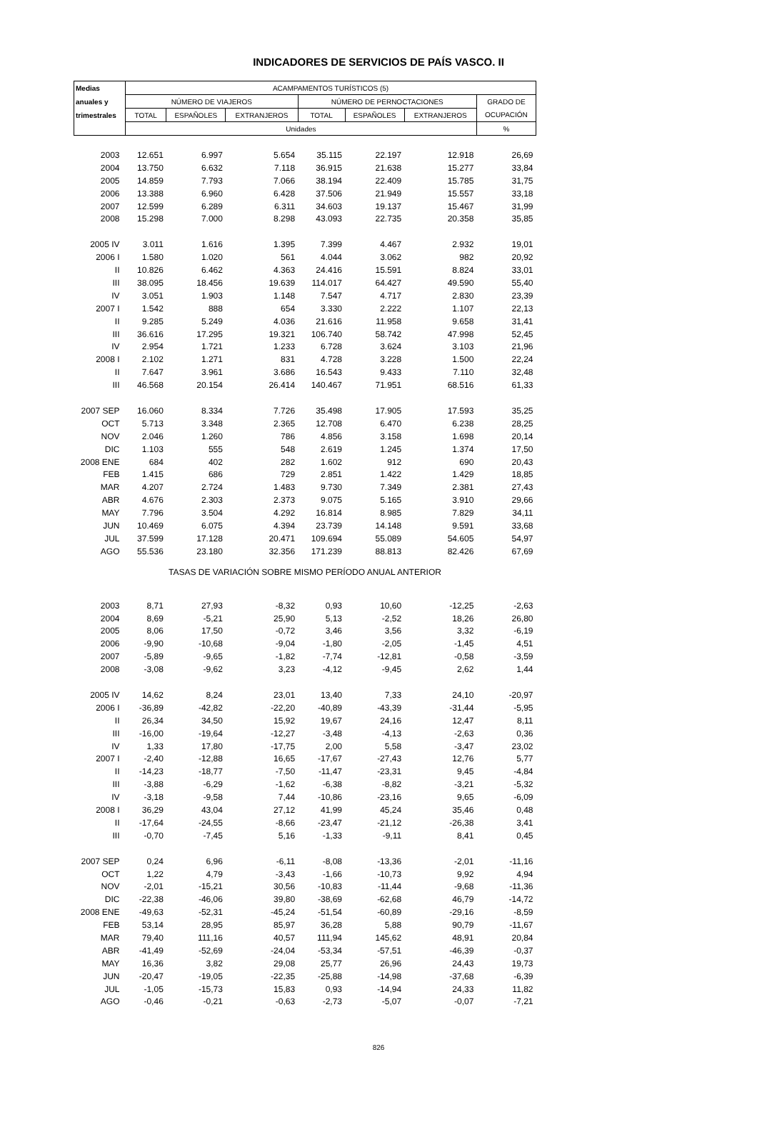INDICADORES DE SERVICIOS DE PAÍS VASCO. II
| Medias | ACAMPAMENTOS TURÍSTICOS (5) | | | | | | |
| --- | --- | --- | --- | --- | --- | --- | --- |
| anuales y | NÚMERO DE VIAJEROS | | | NÚMERO DE PERNOCTACIONES | | | GRADO DE |
| trimestrales | TOTAL | ESPAÑOLES | EXTRANJEROS | TOTAL | ESPAÑOLES | EXTRANJEROS | OCUPACIÓN |
| | Unidades | | | | | | % |
| 2003 | 12.651 | 6.997 | 5.654 | 35.115 | 22.197 | 12.918 | 26,69 |
| 2004 | 13.750 | 6.632 | 7.118 | 36.915 | 21.638 | 15.277 | 33,84 |
| 2005 | 14.859 | 7.793 | 7.066 | 38.194 | 22.409 | 15.785 | 31,75 |
| 2006 | 13.388 | 6.960 | 6.428 | 37.506 | 21.949 | 15.557 | 33,18 |
| 2007 | 12.599 | 6.289 | 6.311 | 34.603 | 19.137 | 15.467 | 31,99 |
| 2008 | 15.298 | 7.000 | 8.298 | 43.093 | 22.735 | 20.358 | 35,85 |
| 2005 IV | 3.011 | 1.616 | 1.395 | 7.399 | 4.467 | 2.932 | 19,01 |
| 2006 I | 1.580 | 1.020 | 561 | 4.044 | 3.062 | 982 | 20,92 |
| II | 10.826 | 6.462 | 4.363 | 24.416 | 15.591 | 8.824 | 33,01 |
| III | 38.095 | 18.456 | 19.639 | 114.017 | 64.427 | 49.590 | 55,40 |
| IV | 3.051 | 1.903 | 1.148 | 7.547 | 4.717 | 2.830 | 23,39 |
| 2007 I | 1.542 | 888 | 654 | 3.330 | 2.222 | 1.107 | 22,13 |
| II | 9.285 | 5.249 | 4.036 | 21.616 | 11.958 | 9.658 | 31,41 |
| III | 36.616 | 17.295 | 19.321 | 106.740 | 58.742 | 47.998 | 52,45 |
| IV | 2.954 | 1.721 | 1.233 | 6.728 | 3.624 | 3.103 | 21,96 |
| 2008 I | 2.102 | 1.271 | 831 | 4.728 | 3.228 | 1.500 | 22,24 |
| II | 7.647 | 3.961 | 3.686 | 16.543 | 9.433 | 7.110 | 32,48 |
| III | 46.568 | 20.154 | 26.414 | 140.467 | 71.951 | 68.516 | 61,33 |
| 2007 SEP | 16.060 | 8.334 | 7.726 | 35.498 | 17.905 | 17.593 | 35,25 |
| OCT | 5.713 | 3.348 | 2.365 | 12.708 | 6.470 | 6.238 | 28,25 |
| NOV | 2.046 | 1.260 | 786 | 4.856 | 3.158 | 1.698 | 20,14 |
| DIC | 1.103 | 555 | 548 | 2.619 | 1.245 | 1.374 | 17,50 |
| 2008 ENE | 684 | 402 | 282 | 1.602 | 912 | 690 | 20,43 |
| FEB | 1.415 | 686 | 729 | 2.851 | 1.422 | 1.429 | 18,85 |
| MAR | 4.207 | 2.724 | 1.483 | 9.730 | 7.349 | 2.381 | 27,43 |
| ABR | 4.676 | 2.303 | 2.373 | 9.075 | 5.165 | 3.910 | 29,66 |
| MAY | 7.796 | 3.504 | 4.292 | 16.814 | 8.985 | 7.829 | 34,11 |
| JUN | 10.469 | 6.075 | 4.394 | 23.739 | 14.148 | 9.591 | 33,68 |
| JUL | 37.599 | 17.128 | 20.471 | 109.694 | 55.089 | 54.605 | 54,97 |
| AGO | 55.536 | 23.180 | 32.356 | 171.239 | 88.813 | 82.426 | 67,69 |
| TASAS DE VARIACIÓN SOBRE MISMO PERÍODO ANUAL ANTERIOR | | | | | | | |
| 2003 | 8,71 | 27,93 | -8,32 | 0,93 | 10,60 | -12,25 | -2,63 |
| 2004 | 8,69 | -5,21 | 25,90 | 5,13 | -2,52 | 18,26 | 26,80 |
| 2005 | 8,06 | 17,50 | -0,72 | 3,46 | 3,56 | 3,32 | -6,19 |
| 2006 | -9,90 | -10,68 | -9,04 | -1,80 | -2,05 | -1,45 | 4,51 |
| 2007 | -5,89 | -9,65 | -1,82 | -7,74 | -12,81 | -0,58 | -3,59 |
| 2008 | -3,08 | -9,62 | 3,23 | -4,12 | -9,45 | 2,62 | 1,44 |
| 2005 IV | 14,62 | 8,24 | 23,01 | 13,40 | 7,33 | 24,10 | -20,97 |
| 2006 I | -36,89 | -42,82 | -22,20 | -40,89 | -43,39 | -31,44 | -5,95 |
| II | 26,34 | 34,50 | 15,92 | 19,67 | 24,16 | 12,47 | 8,11 |
| III | -16,00 | -19,64 | -12,27 | -3,48 | -4,13 | -2,63 | 0,36 |
| IV | 1,33 | 17,80 | -17,75 | 2,00 | 5,58 | -3,47 | 23,02 |
| 2007 I | -2,40 | -12,88 | 16,65 | -17,67 | -27,43 | 12,76 | 5,77 |
| II | -14,23 | -18,77 | -7,50 | -11,47 | -23,31 | 9,45 | -4,84 |
| III | -3,88 | -6,29 | -1,62 | -6,38 | -8,82 | -3,21 | -5,32 |
| IV | -3,18 | -9,58 | 7,44 | -10,86 | -23,16 | 9,65 | -6,09 |
| 2008 I | 36,29 | 43,04 | 27,12 | 41,99 | 45,24 | 35,46 | 0,48 |
| II | -17,64 | -24,55 | -8,66 | -23,47 | -21,12 | -26,38 | 3,41 |
| III | -0,70 | -7,45 | 5,16 | -1,33 | -9,11 | 8,41 | 0,45 |
| 2007 SEP | 0,24 | 6,96 | -6,11 | -8,08 | -13,36 | -2,01 | -11,16 |
| OCT | 1,22 | 4,79 | -3,43 | -1,66 | -10,73 | 9,92 | 4,94 |
| NOV | -2,01 | -15,21 | 30,56 | -10,83 | -11,44 | -9,68 | -11,36 |
| DIC | -22,38 | -46,06 | 39,80 | -38,69 | -62,68 | 46,79 | -14,72 |
| 2008 ENE | -49,63 | -52,31 | -45,24 | -51,54 | -60,89 | -29,16 | -8,59 |
| FEB | 53,14 | 28,95 | 85,97 | 36,28 | 5,88 | 90,79 | -11,67 |
| MAR | 79,40 | 111,16 | 40,57 | 111,94 | 145,62 | 48,91 | 20,84 |
| ABR | -41,49 | -52,69 | -24,04 | -53,34 | -57,51 | -46,39 | -0,37 |
| MAY | 16,36 | 3,82 | 29,08 | 25,77 | 26,96 | 24,43 | 19,73 |
| JUN | -20,47 | -19,05 | -22,35 | -25,88 | -14,98 | -37,68 | -6,39 |
| JUL | -1,05 | -15,73 | 15,83 | 0,93 | -14,94 | 24,33 | 11,82 |
| AGO | -0,46 | -0,21 | -0,63 | -2,73 | -5,07 | -0,07 | -7,21 |
826